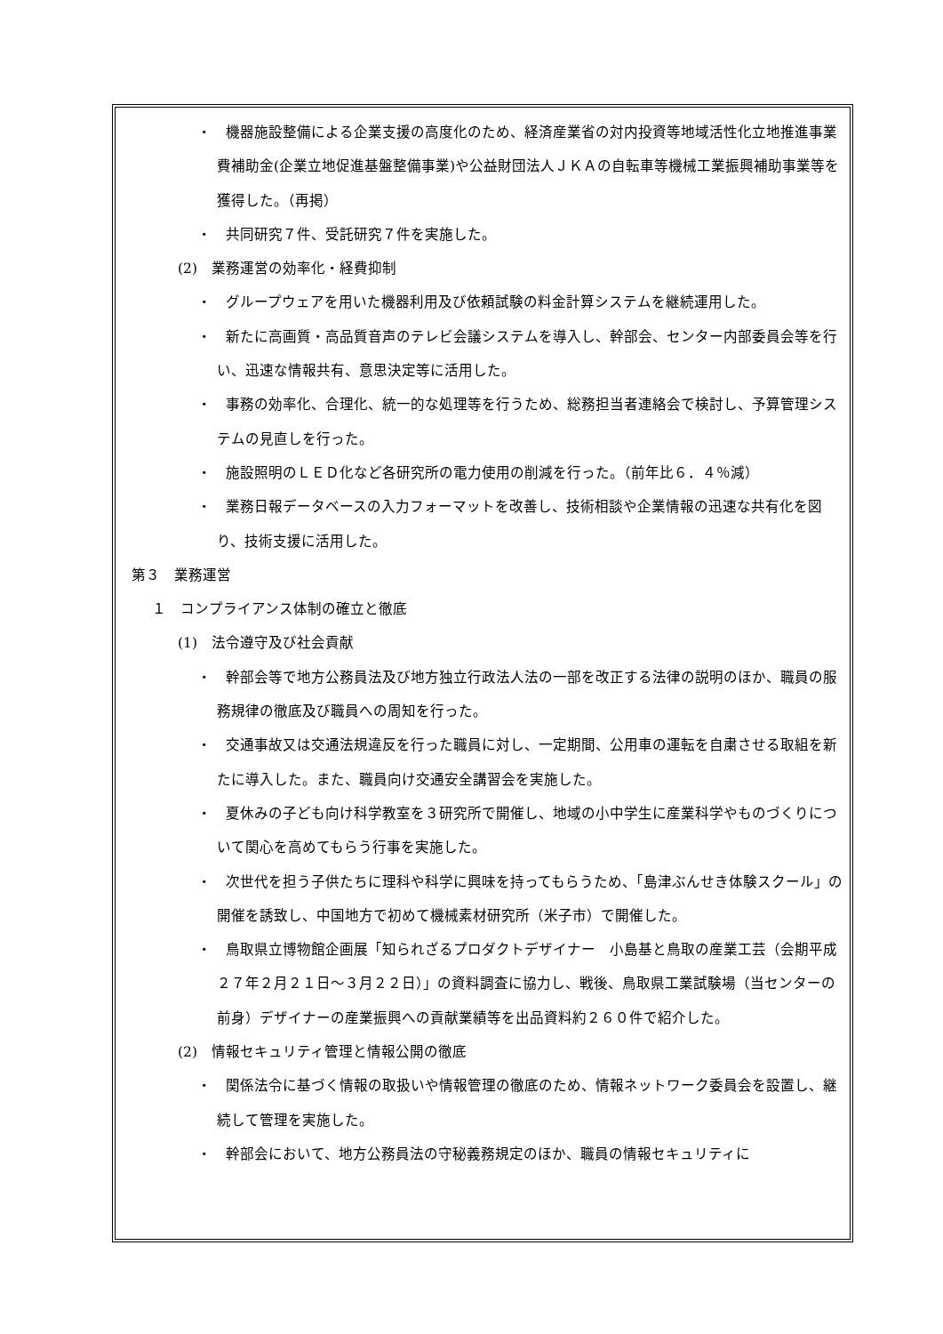・　機器施設整備による企業支援の高度化のため、経済産業省の対内投資等地域活性化立地推進事業費補助金(企業立地促進基盤整備事業)や公益財団法人ＪＫＡの自転車等機械工業振興補助事業等を獲得した。（再掲）
・　共同研究７件、受託研究７件を実施した。
(2)　業務運営の効率化・経費抑制
・　グループウェアを用いた機器利用及び依頼試験の料金計算システムを継続運用した。
・　新たに高画質・高品質音声のテレビ会議システムを導入し、幹部会、センター内部委員会等を行い、迅速な情報共有、意思決定等に活用した。
・　事務の効率化、合理化、統一的な処理等を行うため、総務担当者連絡会で検討し、予算管理システムの見直しを行った。
・　施設照明のＬＥＤ化など各研究所の電力使用の削減を行った。（前年比６．４％減）
・　業務日報データベースの入力フォーマットを改善し、技術相談や企業情報の迅速な共有化を図り、技術支援に活用した。
第３　業務運営
１　コンプライアンス体制の確立と徹底
(1)　法令遵守及び社会貢献
・　幹部会等で地方公務員法及び地方独立行政法人法の一部を改正する法律の説明のほか、職員の服務規律の徹底及び職員への周知を行った。
・　交通事故又は交通法規違反を行った職員に対し、一定期間、公用車の運転を自粛させる取組を新たに導入した。また、職員向け交通安全講習会を実施した。
・　夏休みの子ども向け科学教室を３研究所で開催し、地域の小中学生に産業科学やものづくりについて関心を高めてもらう行事を実施した。
・　次世代を担う子供たちに理科や科学に興味を持ってもらうため、「島津ぶんせき体験スクール」の開催を誘致し、中国地方で初めて機械素材研究所（米子市）で開催した。
・　鳥取県立博物館企画展「知られざるプロダクトデザイナー　小島基と鳥取の産業工芸（会期平成２７年２月２１日～３月２２日）」の資料調査に協力し、戦後、鳥取県工業試験場（当センターの前身）デザイナーの産業振興への貢献業績等を出品資料約２６０件で紹介した。
(2)　情報セキュリティ管理と情報公開の徹底
・　関係法令に基づく情報の取扱いや情報管理の徹底のため、情報ネットワーク委員会を設置し、継続して管理を実施した。
・　幹部会において、地方公務員法の守秘義務規定のほか、職員の情報セキュリティに